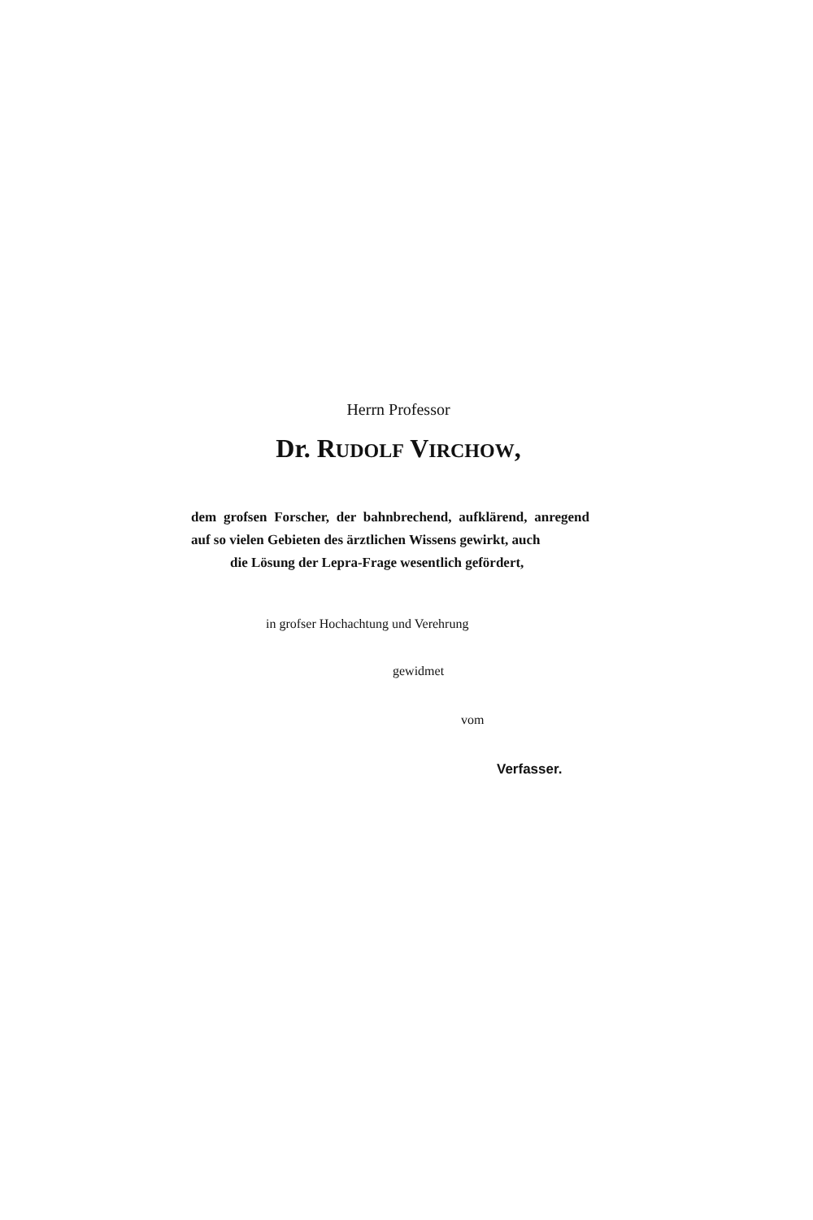Herrn Professor
Dr. RUDOLF VIRCHOW,
dem grofsen Forscher, der bahnbrechend, aufklärend, anregend auf so vielen Gebieten des ärztlichen Wissens gewirkt, auch
die Lösung der Lepra-Frage wesentlich gefördert,
in grofser Hochachtung und Verehrung
gewidmet
vom
Verfasser.